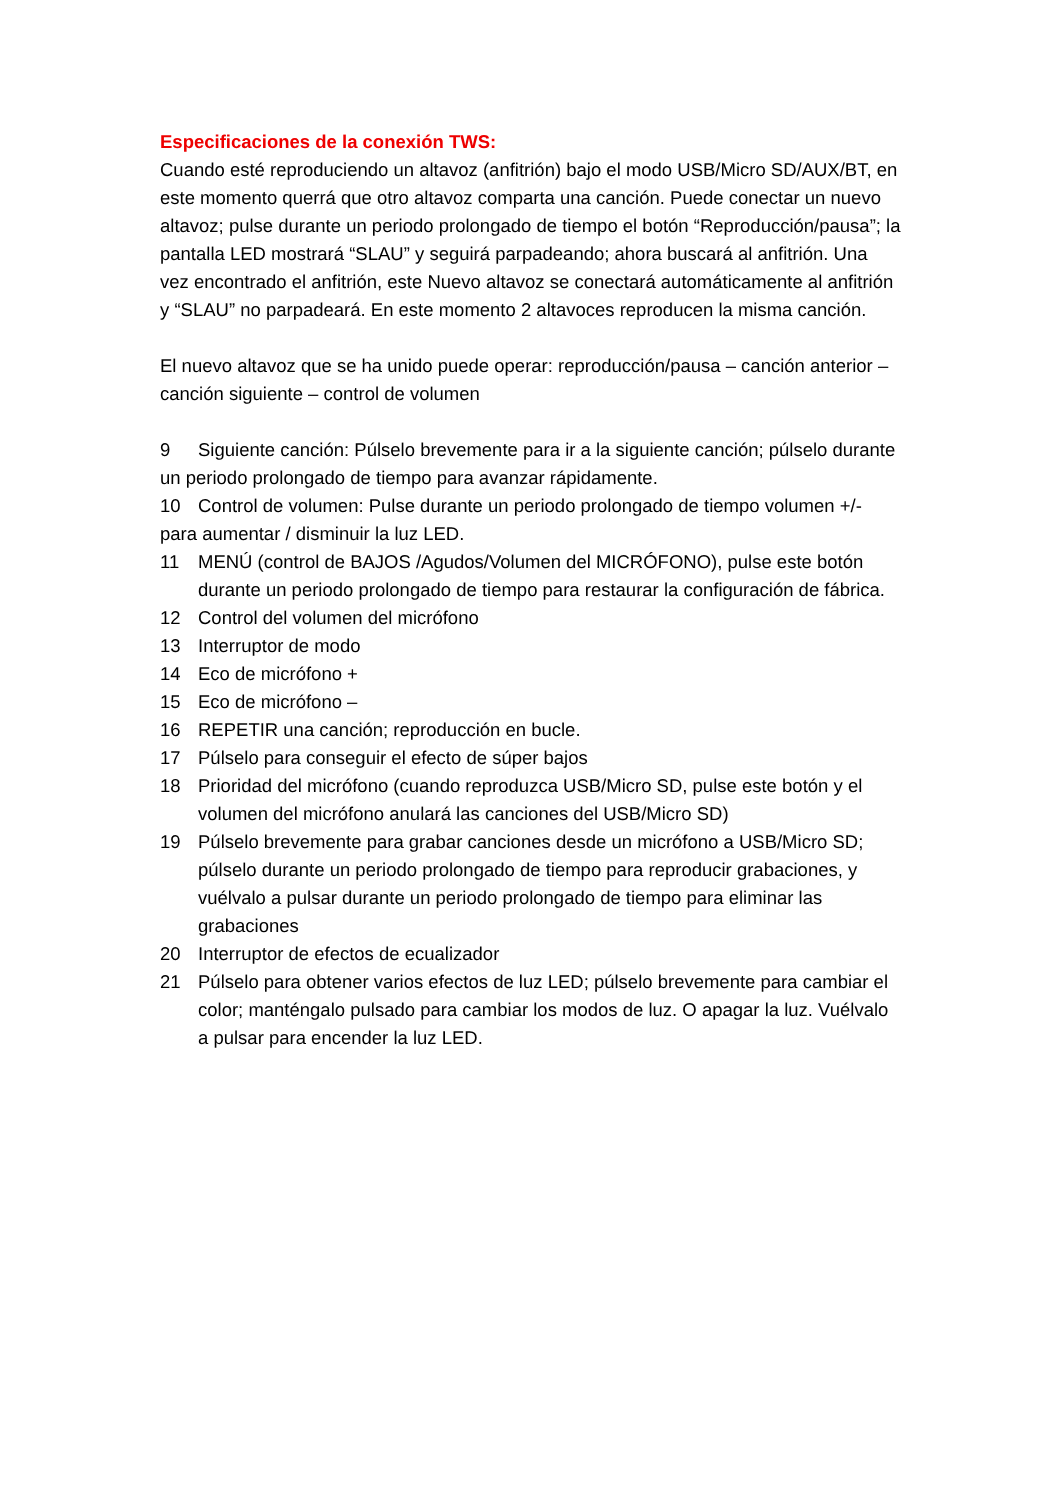Especificaciones de la conexión TWS:
Cuando esté reproduciendo un altavoz (anfitrión) bajo el modo USB/Micro SD/AUX/BT, en este momento querrá que otro altavoz comparta una canción. Puede conectar un nuevo altavoz; pulse durante un periodo prolongado de tiempo el botón “Reproducción/pausa”; la pantalla LED mostrará “SLAU” y seguirá parpadeando; ahora buscará al anfitrión. Una vez encontrado el anfitrión, este Nuevo altavoz se conectará automáticamente al anfitrión y “SLAU” no parpadeará. En este momento 2 altavoces reproducen la misma canción.
El nuevo altavoz que se ha unido puede operar: reproducción/pausa – canción anterior –canción siguiente – control de volumen
9 Siguiente canción: Púlselo brevemente para ir a la siguiente canción; púlselo durante un periodo prolongado de tiempo para avanzar rápidamente.
10 Control de volumen: Pulse durante un periodo prolongado de tiempo volumen +/- para aumentar / disminuir la luz LED.
11 MENÚ (control de BAJOS /Agudos/Volumen del MICRÓFONO), pulse este botón durante un periodo prolongado de tiempo para restaurar la configuración de fábrica.
12 Control del volumen del micrófono
13 Interruptor de modo
14 Eco de micrófono +
15 Eco de micrófono –
16 REPETIR una canción; reproducción en bucle.
17 Púlselo para conseguir el efecto de súper bajos
18 Prioridad del micrófono (cuando reproduzca USB/Micro SD, pulse este botón y el volumen del micrófono anulará las canciones del USB/Micro SD)
19 Púlselo brevemente para grabar canciones desde un micrófono a USB/Micro SD; púlselo durante un periodo prolongado de tiempo para reproducir grabaciones, y vuélvalo a pulsar durante un periodo prolongado de tiempo para eliminar las grabaciones
20 Interruptor de efectos de ecualizador
21 Púlselo para obtener varios efectos de luz LED; púlselo brevemente para cambiar el color; manténgalo pulsado para cambiar los modos de luz. O apagar la luz. Vuélvalo a pulsar para encender la luz LED.